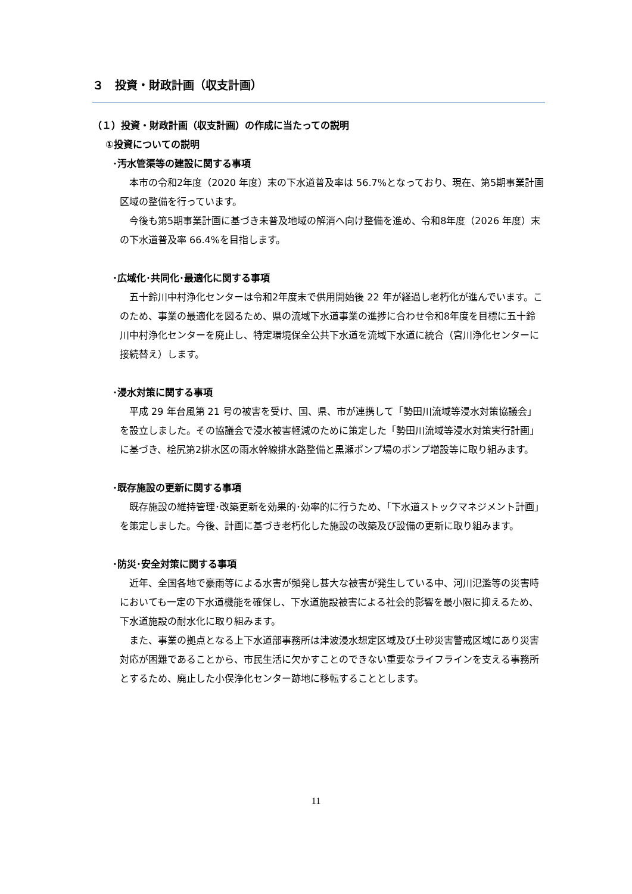３　投資・財政計画（収支計画）
（１）投資・財政計画（収支計画）の作成に当たっての説明
①投資についての説明
･汚水管渠等の建設に関する事項
本市の令和2年度（2020 年度）末の下水道普及率は 56.7%となっており、現在、第5期事業計画区域の整備を行っています。
今後も第5期事業計画に基づき未普及地域の解消へ向け整備を進め、令和8年度（2026 年度）末の下水道普及率 66.4%を目指します。
･広域化･共同化･最適化に関する事項
五十鈴川中村浄化センターは令和2年度末で供用開始後 22 年が経過し老朽化が進んでいます。このため、事業の最適化を図るため、県の流域下水道事業の進捗に合わせ令和8年度を目標に五十鈴川中村浄化センターを廃止し、特定環境保全公共下水道を流域下水道に統合（宮川浄化センターに接続替え）します。
･浸水対策に関する事項
平成 29 年台風第 21 号の被害を受け、国、県、市が連携して「勢田川流域等浸水対策協議会」を設立しました。その協議会で浸水被害軽減のために策定した「勢田川流域等浸水対策実行計画」に基づき、桧尻第2排水区の雨水幹線排水路整備と黒瀬ポンプ場のポンプ増設等に取り組みます。
･既存施設の更新に関する事項
既存施設の維持管理･改築更新を効果的･効率的に行うため、「下水道ストックマネジメント計画」を策定しました。今後、計画に基づき老朽化した施設の改築及び設備の更新に取り組みます。
･防災･安全対策に関する事項
近年、全国各地で豪雨等による水害が頻発し甚大な被害が発生している中、河川氾濫等の災害時においても一定の下水道機能を確保し、下水道施設被害による社会的影響を最小限に抑えるため、下水道施設の耐水化に取り組みます。
また、事業の拠点となる上下水道部事務所は津波浸水想定区域及び土砂災害警戒区域にあり災害対応が困難であることから、市民生活に欠かすことのできない重要なライフラインを支える事務所とするため、廃止した小俣浄化センター跡地に移転することとします。
11